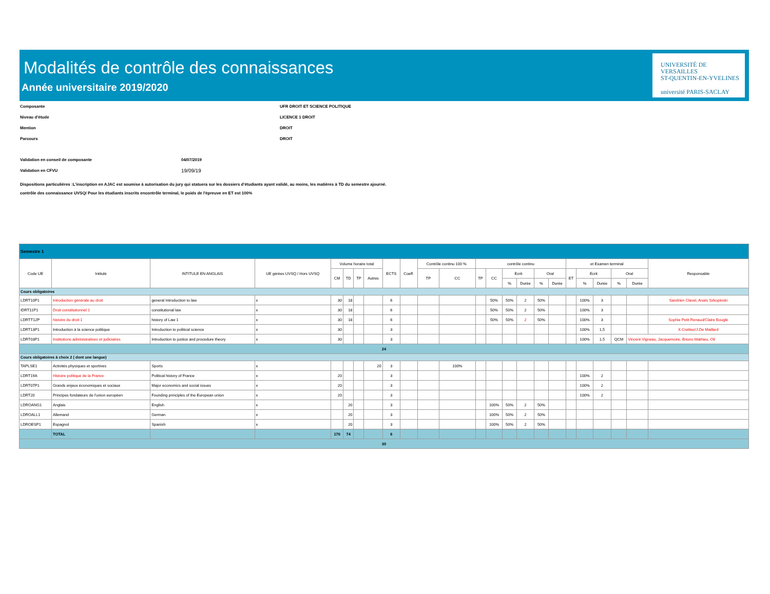Modalités de contrôle des connaissances
Année universitaire 2019/2020
UNIVERSITÉ DE
VERSAILLES
ST-QUENTIN-EN-YVELINES
université PARIS-SACLAY
Composante UFR DROIT ET SCIENCE POLITIQUE
Niveau d'étude LICENCE 1 DROIT
Mention DROIT
Parcours DROIT
Validation en conseil de composante 04/07/2019
Validation en CFVU 19/09/19
Dispositions particulières :L'inscription en AJAC est soumise à autorisation du jury qui statuera sur les dossiers d'étudiants ayant validé, au moins, les matières à TD du semestre ajourné.
contrôle des connaissance UVSQ/ Pour les étudiants inscrits encontrôle terminal, le poids de l'épreuve en ET est 100%
| Semestre 1 | | | | | | | | | | | | | | | | | | | | | | | |
| Code UE | Intitulé | INTITULE EN ANGLAIS | UE gérées UVSQ / Hors UVSQ | Volume horaire total | | | | ECTS | Coeff. | Contrôle continu 100 % | | contrôle continu | | | | | | et Examen terminal | | | | | Responsable |
| | | | | CM | TD | TP | Autres | | | TP | CC | TP | CC | Ecrit | | Oral | | ET | Ecrit | | Oral | | |
| | | | | | | | | | | | | | | % | Durée | % | Durée | | % | Durée | % | Durée | |
| Cours obligatoires | | | | | | | | | | | | | | | | | | | | | | | |
| LDRT10P1 | Introduction générale au droit | general Introduction to law | x | 30 | 18 | | | 6 | | | | | 50% | 50% | 2 | 50% | | | 100% | 3 | | | Sandrien Clavel, Anaïs Szkopinski |
| IDRT11P1 | Droit constitutionnel 1 | constitutional law | x | 30 | 18 | | | 6 | | | | | 50% | 50% | 2 | 50% | | | 100% | 3 | | | |
| LDRTT12P | histoire du droit 1 | history of Law 1 | x | 30 | 18 | | | 6 | | | | | 50% | 50% | 2 | 50% | | | 100% | 3 | | | Sophie Petit Renaud/Claire Bouglé |
| LDRT13P1 | Introduction à la science politique | Introduction to political science | x | 30 | | | | 3 | | | | | | | | | | | 100% | 1,5 | | | X.Crettiez/J.De Maillard |
| LDRT03P1 | Institutions administratives et judiciaires | Introduction to justice and procedure theory | x | 30 | | | | 3 | | | | | | | | | | | 100% | 1,5 | QCM | Vincent Vigneau, Jacquemoire, Briuno Mathieu, Oli | |
| 24 | | | | | | | | | | | | | | | | | | | | | | | |
| Cours obligatoires à choix 2 ( dont une langue) | | | | | | | | | | | | | | | | | | | | | | | |
| TAPLSE1 | Activités physiques et sportives | Sports | x | | | | 20 | 3 | | | 100% | | | | | | | | | | | | |
| LDRT19A | Histoire politique de la France | Political history of France | x | 20 | | | | 3 | | | | | | | | | | | 100% | 2 | | | |
| LDRT07P1 | Grands enjeux économiques et sociaux | Major economics and social issues | x | 20 | | | | 3 | | | | | | | | | | | 100% | 2 | | | |
| LDRT20 | Principes fondateurs de l'union européen | Founding principles of the European union | x | 20 | | | | 3 | | | | | | | | | | | 100% | 2 | | | |
| LDROANG1 | Anglais | English | x | | 20 | | | 3 | | | | | 100% | 50% | 2 | 50% | | | | | | | |
| LDROALL1 | Allemand | German | x | | 20 | | | 3 | | | | | 100% | 50% | 2 | 50% | | | | | | | |
| LDROESP1 | Espagnol | Spanish | x | | 20 | | | 3 | | | | | 100% | 50% | 2 | 50% | | | | | | | |
| | TOTAL | | | 170 | 74 | | | 6 | | | | | | | | | | | | | | | |
| 30 | | | | | | | | | | | | | | | | | | | | | | | |